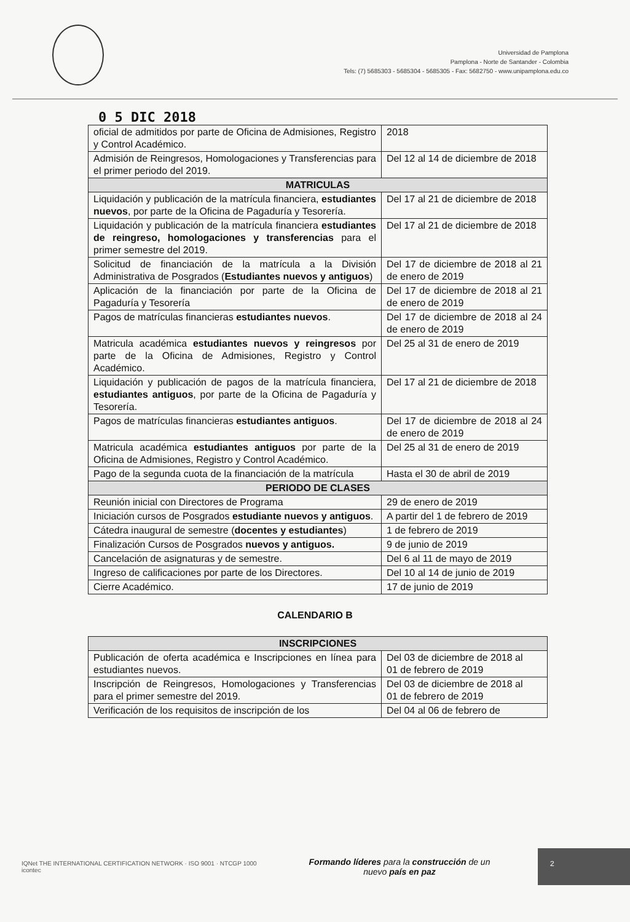Universidad de Pamplona
Pamplona - Norte de Santander - Colombia
Tels: (7) 5685303 - 5685304 - 5685305 - Fax: 5682750 - www.unipamplona.edu.co
0 5 DIC 2018
| oficial de admitidos por parte de Oficina de Admisiones, Registro y Control Académico. | 2018 |
| Admisión de Reingresos, Homologaciones y Transferencias para el primer periodo del 2019. | Del 12 al 14 de diciembre de 2018 |
| MATRICULAS | |
| Liquidación y publicación de la matrícula financiera, estudiantes nuevos , por parte de la Oficina de Pagaduría y Tesorería. | Del 17 al 21 de diciembre de 2018 |
| Liquidación y publicación de la matrícula financiera estudiantes de reingreso, homologaciones y transferencias para el primer semestre del 2019. | Del 17 al 21 de diciembre de 2018 |
| Solicitud de financiación de la matrícula a la División Administrativa de Posgrados ( Estudiantes nuevos y antiguos ) | Del 17 de diciembre de 2018 al 21 de enero de 2019 |
| Aplicación de la financiación por parte de la Oficina de Pagaduría y Tesorería | Del 17 de diciembre de 2018 al 21 de enero de 2019 |
| Pagos de matrículas financieras estudiantes nuevos . | Del 17 de diciembre de 2018 al 24 de enero de 2019 |
| Matricula académica estudiantes nuevos y reingresos por parte de la Oficina de Admisiones, Registro y Control Académico. | Del 25 al 31 de enero de 2019 |
| Liquidación y publicación de pagos de la matrícula financiera, estudiantes antiguos , por parte de la Oficina de Pagaduría y Tesorería. | Del 17 al 21 de diciembre de 2018 |
| Pagos de matrículas financieras estudiantes antiguos . | Del 17 de diciembre de 2018 al 24 de enero de 2019 |
| Matricula académica estudiantes antiguos por parte de la Oficina de Admisiones, Registro y Control Académico. | Del 25 al 31 de enero de 2019 |
| Pago de la segunda cuota de la financiación de la matrícula | Hasta el 30 de abril de 2019 |
| PERIODO DE CLASES | |
| Reunión inicial con Directores de Programa | 29 de enero de 2019 |
| Iniciación cursos de Posgrados estudiante nuevos y antiguos . | A partir del 1 de febrero de 2019 |
| Cátedra inaugural de semestre ( docentes y estudiantes ) | 1 de febrero de 2019 |
| Finalización Cursos de Posgrados nuevos y antiguos. | 9 de junio de 2019 |
| Cancelación de asignaturas y de semestre. | Del 6 al 11 de mayo de 2019 |
| Ingreso de calificaciones por parte de los Directores. | Del 10 al 14 de junio de 2019 |
| Cierre Académico. | 17 de junio de 2019 |
CALENDARIO B
| INSCRIPCIONES | |
| --- | --- |
| Publicación de oferta académica e Inscripciones en línea para estudiantes nuevos. | Del 03 de diciembre de 2018 al 01 de febrero de 2019 |
| Inscripción de Reingresos, Homologaciones y Transferencias para el primer semestre del 2019. | Del 03 de diciembre de 2018 al 01 de febrero de 2019 |
| Verificación de los requisitos de inscripción de los | Del 04 al 06 de febrero de |
IQNet THE INTERNATIONAL CERTIFICATION NETWORK · ISO 9001 · NTCGP 1000 icontec
Formando líderes para la construcción de un
nuevo país en paz
2